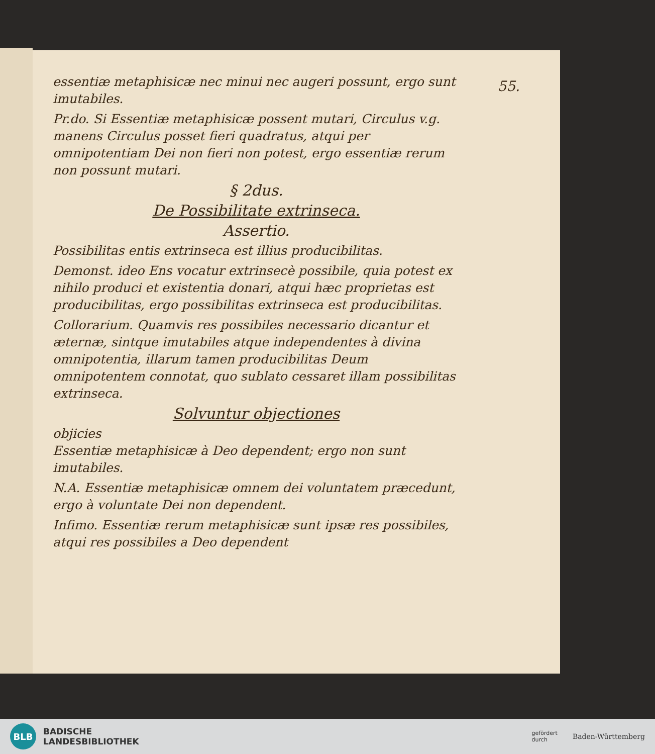55.
essentiæ metaphisicæ nec minui nec augeri possunt, ergo sunt imutabiles.
Pr.do. Si Essentiæ metaphisicæ possent mutari, Circulus v.g. manens Circulus posset fieri quadratus, atqui per omnipotentiam Dei non fieri non potest, ergo essentiæ rerum non possunt mutari.
§ 2dus.
De Possibilitate extrinseca.
Assertio.
Possibilitas entis extrinseca est illius producibilitas.
Demonst. ideo Ens vocatur extrinsecè possibile, quia potest ex nihilo produci et existentia donari, atqui hæc proprietas est producibilitas, ergo possibilitas extrinseca est producibilitas.
Collorarium. Quamvis res possibiles necessario dicantur et æternæ, sintque imutabiles atque independentes à divina omnipotentia, illarum tamen producibilitas Deum omnipotentem connotat, quo sublato cessaret illam possibilitas extrinseca.
Solvuntur objectiones
objicies
Essentiæ metaphisicæ à Deo dependent; ergo non sunt imutabiles.
N.A. Essentiæ metaphisicæ omnem dei voluntatem præcedunt, ergo à voluntate Dei non dependent.
Infimo. Essentiæ rerum metaphisicæ sunt ipsæ res possibiles, atqui res possibiles a Deo dependent
BLB
BADISCHE
LANDESBIBLIOTHEK
gefördert
durch
Baden-Württemberg